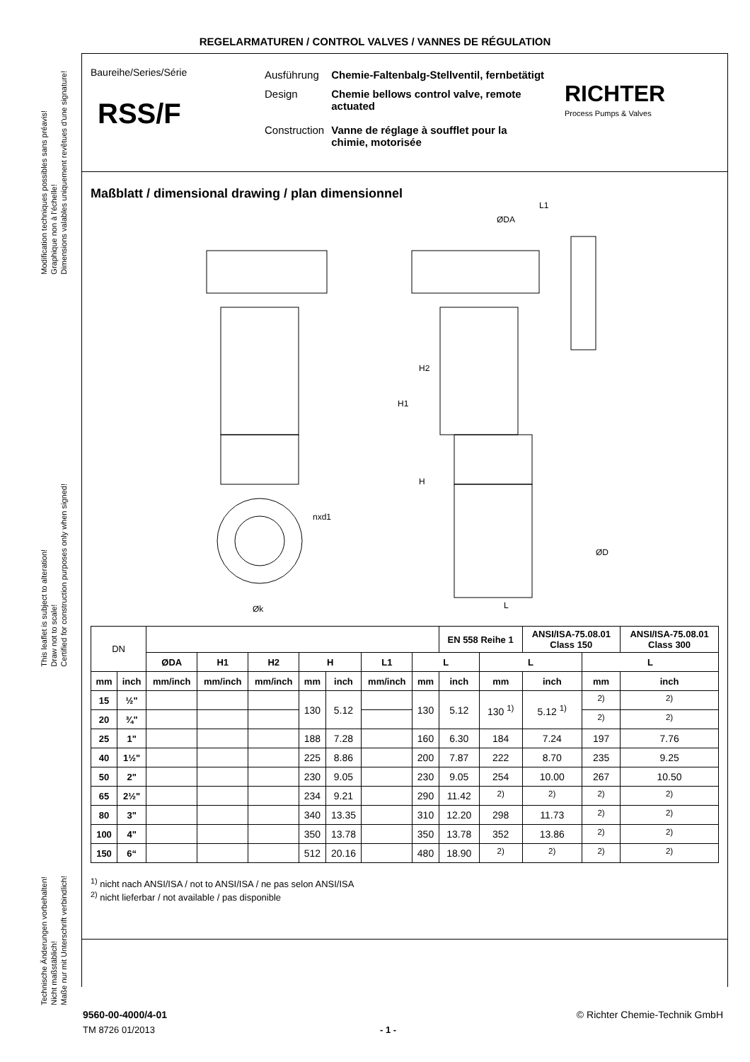REGELARMATUREN / CONTROL VALVES / VANNES DE RÉGULATION
Modification techniques possibles sans préavis!
Graphique non à l'échelle!
Dimensions valables uniquement revêtues d'une signature!
This leaflet is subject to alteration!
Draw not to scale!
Certified for construction purposes only when signed!
Technische Änderungen vorbehalten!
Nicht maßstäblich!
Maße nur mit Unterschrift verbindlich!
Baureihe/Series/Série
RSS/F
| Ausführung | Chemie-Faltenbalg-Stellventil, fernbetätigt |
| Design | Chemie bellows control valve, remote actuated |
| Construction | Vanne de réglage à soufflet pour la chimie, motorisée |
RICHTER
Process Pumps & Valves
Maßblatt / dimensional drawing / plan dimensionnel
ØDA
L1
H2
H1
H
nxd1
Øk
ØD
L
| DN | | | | | | | | | EN 558 Reihe 1 | | ANSI/ISA-75.08.01 Class 150 | | ANSI/ISA-75.08.01 Class 300 |
| --- | --- | --- | --- | --- | --- | --- | --- | --- | --- | --- | --- | --- | --- |
| | | ØDA | H1 | H2 | H | | L1 | L | | L | | L | |
| mm | inch | mm/inch | mm/inch | mm/inch | mm | inch | mm/inch | mm | inch | mm | inch | mm | inch |
| 15 | ½" | | | | 130 | 5.12 | | 130 | 5.12 | 130 <sup>1)</sup> | 5.12 <sup>1)</sup> | <sup>2)</sup> | <sup>2)</sup> |
| 20 | ¾" | | | | | | | | | | | <sup>2)</sup> | <sup>2)</sup> |
| 25 | 1" | | | | 188 | 7.28 | | 160 | 6.30 | 184 | 7.24 | 197 | 7.76 |
| 40 | 1½" | | | | 225 | 8.86 | | 200 | 7.87 | 222 | 8.70 | 235 | 9.25 |
| 50 | 2" | | | | 230 | 9.05 | | 230 | 9.05 | 254 | 10.00 | 267 | 10.50 |
| 65 | 2½" | | | | 234 | 9.21 | | 290 | 11.42 | <sup>2)</sup> | <sup>2)</sup> | <sup>2)</sup> | <sup>2)</sup> |
| 80 | 3" | | | | 340 | 13.35 | | 310 | 12.20 | 298 | 11.73 | <sup>2)</sup> | <sup>2)</sup> |
| 100 | 4" | | | | 350 | 13.78 | | 350 | 13.78 | 352 | 13.86 | <sup>2)</sup> | <sup>2)</sup> |
| 150 | 6“ | | | | 512 | 20.16 | | 480 | 18.90 | <sup>2)</sup> | <sup>2)</sup> | <sup>2)</sup> | <sup>2)</sup> |
<sup>1)</sup> nicht nach ANSI/ISA / not to ANSI/ISA / ne pas selon ANSI/ISA
<sup>2)</sup> nicht lieferbar / not available / pas disponible
9560-00-4000/4-01 © Richter Chemie-Technik GmbH
TM 8726 01/2013 - 1 -